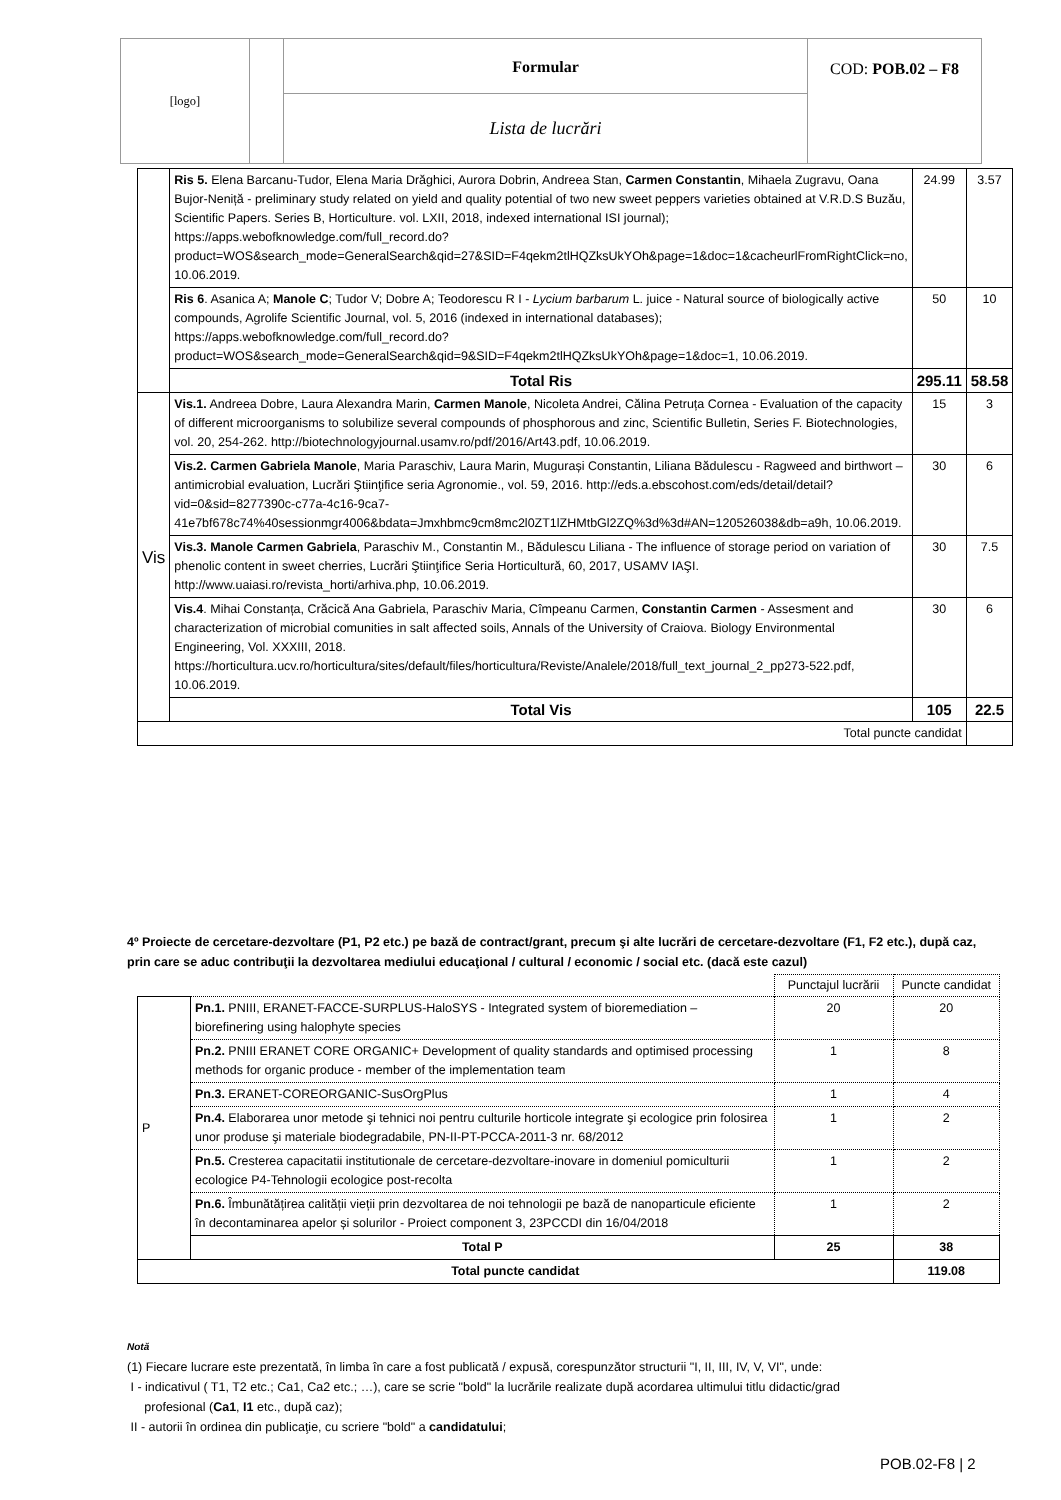| [logo] | | Formular | COD: POB.02 – F8 |
| | | Lista de lucrări | |
| | Ris 5. Elena Barcanu-Tudor, Elena Maria Drăghici, Aurora Dobrin, Andreea Stan, Carmen Constantin , Mihaela Zugravu, Oana Bujor-Neniță - preliminary study related on yield and quality potential of two new sweet peppers varieties obtained at V.R.D.S Buzău, Scientific Papers. Series B, Horticulture. vol. LXII, 2018, indexed international ISI journal); https://apps.webofknowledge.com/full_record.do?product=WOS&search_mode=GeneralSearch&qid=27&SID=F4qekm2tlHQZksUkYOh&page=1&doc=1&cacheurlFromRightClick=no , 10.06.2019. | 24.99 | 3.57 |
| | Ris 6 . Asanica A; Manole C ; Tudor V; Dobre A; Teodorescu R I - Lycium barbarum L. juice - Natural source of biologically active compounds, Agrolife Scientific Journal, vol. 5, 2016 (indexed in international databases); https://apps.webofknowledge.com/full_record.do?product=WOS&search_mode=GeneralSearch&qid=9&SID=F4qekm2tlHQZksUkYOh&page=1&doc=1 , 10.06.2019. | 50 | 10 |
| | Total Ris | 295.11 | 58.58 |
| Vis | Vis.1. Andreea Dobre, Laura Alexandra Marin, Carmen Manole , Nicoleta Andrei, Călina Petruța Cornea - Evaluation of the capacity of different microorganisms to solubilize several compounds of phosphorous and zinc, Scientific Bulletin, Series F. Biotechnologies, vol. 20, 254-262. http://biotechnologyjournal.usamv.ro/pdf/2016/Art43.pdf , 10.06.2019. | 15 | 3 |
| | Vis.2. Carmen Gabriela Manole , Maria Paraschiv, Laura Marin, Mugurași Constantin, Liliana Bădulescu - Ragweed and birthwort – antimicrobial evaluation, Lucrări Ştiinţifice seria Agronomie., vol. 59, 2016. http://eds.a.ebscohost.com/eds/detail/detail?vid=0&sid=8277390c-c77a-4c16-9ca7-41e7bf678c74%40sessionmgr4006&bdata=Jmxhbmc9cm8mc2l0ZT1lZHMtbGl2ZQ%3d%3d#AN=120526038&db=a9h , 10.06.2019. | 30 | 6 |
| | Vis.3. Manole Carmen Gabriela , Paraschiv M., Constantin M., Bădulescu Liliana - The influence of storage period on variation of phenolic content in sweet cherries, Lucrări Ştiinţifice Seria Horticultură, 60, 2017, USAMV IAŞI. http://www.uaiasi.ro/revista_horti/arhiva.php , 10.06.2019. | 30 | 7.5 |
| | Vis.4 . Mihai Constanța, Crăcică Ana Gabriela, Paraschiv Maria, Cîmpeanu Carmen, Constantin Carmen - Assesment and characterization of microbial comunities in salt affected soils, Annals of the University of Craiova. Biology Environmental Engineering, Vol. XXXIII, 2018. https://horticultura.ucv.ro/horticultura/sites/default/files/horticultura/Reviste/Analele/2018/full_text_journal_2_pp273-522.pdf , 10.06.2019. | 30 | 6 |
| | Total Vis | 105 | 22.5 |
| Total puncte candidat | | | |
4º Proiecte de cercetare-dezvoltare (P1, P2 etc.) pe bază de contract/grant, precum şi alte lucrări de cercetare-dezvoltare (F1, F2 etc.), după caz, prin care se aduc contribuţii la dezvoltarea mediului educaţional / cultural / economic / social etc. (dacă este cazul)
| | | Punctajul lucrării | Puncte candidat |
| P | Pn.1. PNIII, ERANET-FACCE-SURPLUS-HaloSYS - Integrated system of bioremediation – biorefinering using halophyte species | 20 | 20 |
| | Pn.2. PNIII ERANET CORE ORGANIC+ Development of quality standards and optimised processing methods for organic produce - member of the implementation team | 1 | 8 |
| | Pn.3. ERANET-COREORGANIC-SusOrgPlus | 1 | 4 |
| | Pn.4. Elaborarea unor metode şi tehnici noi pentru culturile horticole integrate şi ecologice prin folosirea unor produse şi materiale biodegradabile, PN-II-PT-PCCA-2011-3 nr. 68/2012 | 1 | 2 |
| | Pn.5. Cresterea capacitatii institutionale de cercetare-dezvoltare-inovare in domeniul pomiculturii ecologice P4-Tehnologii ecologice post-recolta | 1 | 2 |
| | Pn.6. Îmbunătățirea calității vieții prin dezvoltarea de noi tehnologii pe bază de nanoparticule eficiente în decontaminarea apelor și solurilor - Proiect component 3, 23PCCDI din 16/04/2018 | 1 | 2 |
| | Total P | 25 | 38 |
| Total puncte candidat | | | 119.08 |
Notă
(1) Fiecare lucrare este prezentată, în limba în care a fost publicată / expusă, corespunzător structurii "I, II, III, IV, V, VI", unde:
I - indicativul ( T1, T2 etc.; Ca1, Ca2 etc.; …), care se scrie "bold" la lucrările realizate după acordarea ultimului titlu didactic/grad
profesional (Ca1, I1 etc., după caz);
II - autorii în ordinea din publicaţie, cu scriere "bold" a candidatului;
POB.02-F8 | 2